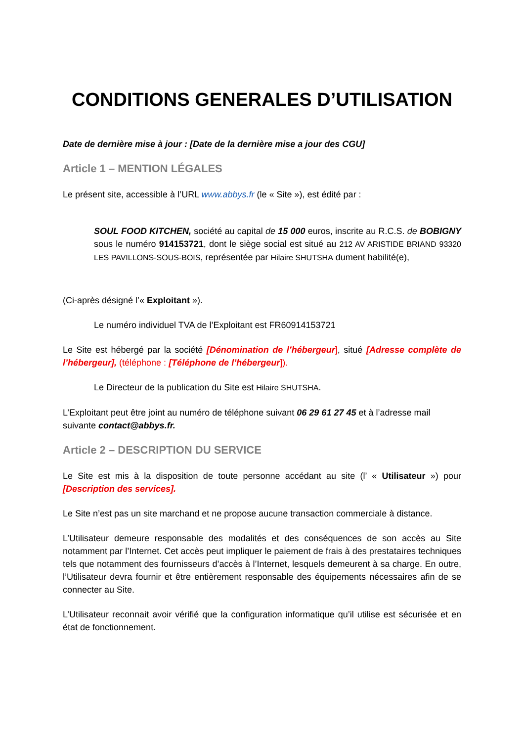CONDITIONS GENERALES D’UTILISATION
Date de dernière mise à jour : [Date de la dernière mise a jour des CGU]
Article 1 – MENTION LÉGALES
Le présent site, accessible à l’URL www.abbys.fr (le « Site »), est édité par :
SOUL FOOD KITCHEN, société au capital de 15 000 euros, inscrite au R.C.S. de BOBIGNY sous le numéro 914153721, dont le siège social est situé au 212 AV ARISTIDE BRIAND 93320 LES PAVILLONS-SOUS-BOIS, représentée par Hilaire SHUTSHA dument habilité(e),
(Ci-après désigné l’« Exploitant »).
Le numéro individuel TVA de l’Exploitant est FR60914153721
Le Site est hébergé par la société [Dénomination de l’hébergeur], situé [Adresse complète de l’hébergeur], (téléphone : [Téléphone de l’hébergeur]).
Le Directeur de la publication du Site est Hilaire SHUTSHA.
L’Exploitant peut être joint au numéro de téléphone suivant 06 29 61 27 45 et à l’adresse mail suivante contact@abbys.fr.
Article 2 – DESCRIPTION DU SERVICE
Le Site est mis à la disposition de toute personne accédant au site (l’ « Utilisateur ») pour [Description des services].
Le Site n’est pas un site marchand et ne propose aucune transaction commerciale à distance.
L’Utilisateur demeure responsable des modalités et des conséquences de son accès au Site notamment par l’Internet. Cet accès peut impliquer le paiement de frais à des prestataires techniques tels que notamment des fournisseurs d’accès à l’Internet, lesquels demeurent à sa charge. En outre, l’Utilisateur devra fournir et être entièrement responsable des équipements nécessaires afin de se connecter au Site.
L’Utilisateur reconnait avoir vérifié que la configuration informatique qu’il utilise est sécurisée et en état de fonctionnement.